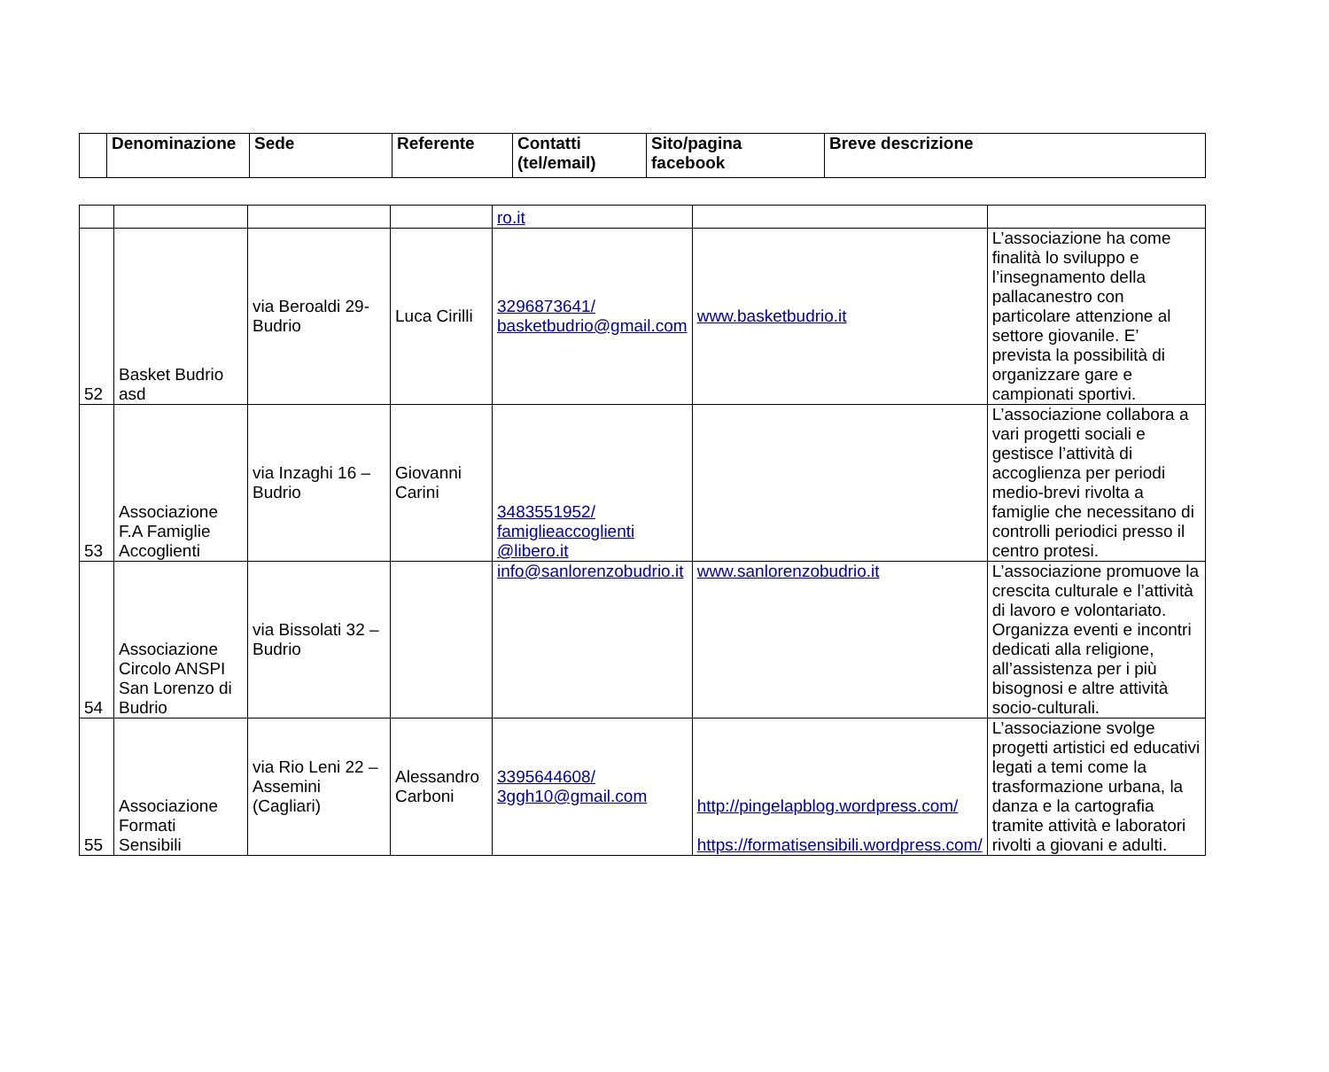| | Denominazione | Sede | Referente | Contatti (tel/email) | Sito/pagina facebook | Breve descrizione |
| --- | --- | --- | --- | --- | --- | --- |
| | | | | ro.it | | |
| 52 | Basket Budrio asd | via Beroaldi 29-Budrio | Luca Cirilli | 3296873641/ basketbudrio@gmail.com | www.basketbudrio.it | L’associazione ha come finalità lo sviluppo e l’insegnamento della pallacanestro con particolare attenzione al settore giovanile. E’ prevista la possibilità di organizzare gare e campionati sportivi. |
| 53 | Associazione F.A Famiglie Accoglienti | via Inzaghi 16 – Budrio | Giovanni Carini | 3483551952/ famiglieaccoglienti @libero.it | | L’associazione collabora a vari progetti sociali e gestisce l’attività di accoglienza per periodi medio-brevi rivolta a famiglie che necessitano di controlli periodici presso il centro protesi. |
| 54 | Associazione Circolo ANSPI San Lorenzo di Budrio | via Bissolati 32 – Budrio | | info@sanlorenzobudrio.it | www.sanlorenzobudrio.it | L’associazione promuove la crescita culturale e l’attività di lavoro e volontariato. Organizza eventi e incontri dedicati alla religione, all’assistenza per i più bisognosi e altre attività socio-culturali. |
| 55 | Associazione Formati Sensibili | via Rio Leni 22 – Assemini (Cagliari) | Alessandro Carboni | 3395644608/ 3ggh10@gmail.com | http://pingelapblog.wordpress.com/ https://formatisensibili.wordpress.com/ | L’associazione svolge progetti artistici ed educativi legati a temi come la trasformazione urbana, la danza e la cartografia tramite attività e laboratori rivolti a giovani e adulti. |